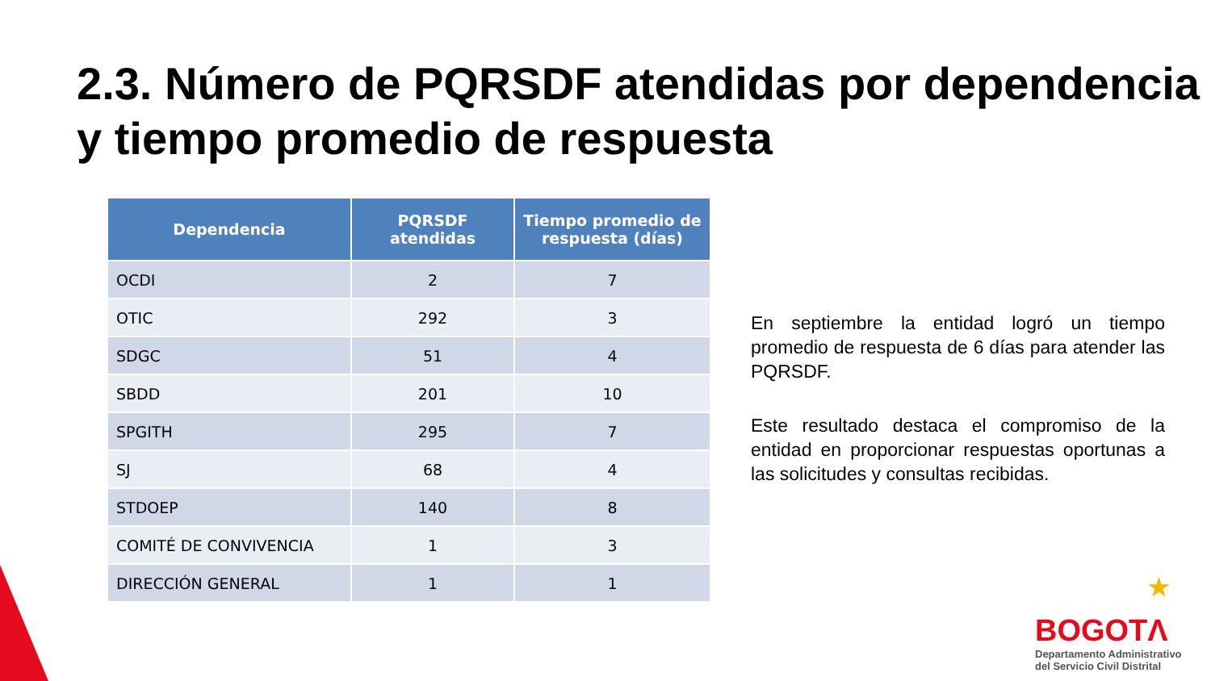2.3. Número de PQRSDF atendidas por dependencia y tiempo promedio de respuesta
| Dependencia | PQRSDF atendidas | Tiempo promedio de respuesta (días) |
| --- | --- | --- |
| OCDI | 2 | 7 |
| OTIC | 292 | 3 |
| SDGC | 51 | 4 |
| SBDD | 201 | 10 |
| SPGITH | 295 | 7 |
| SJ | 68 | 4 |
| STDOEP | 140 | 8 |
| COMITÉ DE CONVIVENCIA | 1 | 3 |
| DIRECCIÓN GENERAL | 1 | 1 |
En septiembre la entidad logró un tiempo promedio de respuesta de 6 días para atender las PQRSDF.
Este resultado destaca el compromiso de la entidad en proporcionar respuestas oportunas a las solicitudes y consultas recibidas.
★
BOGOTΛ
Departamento Administrativo
del Servicio Civil Distrital